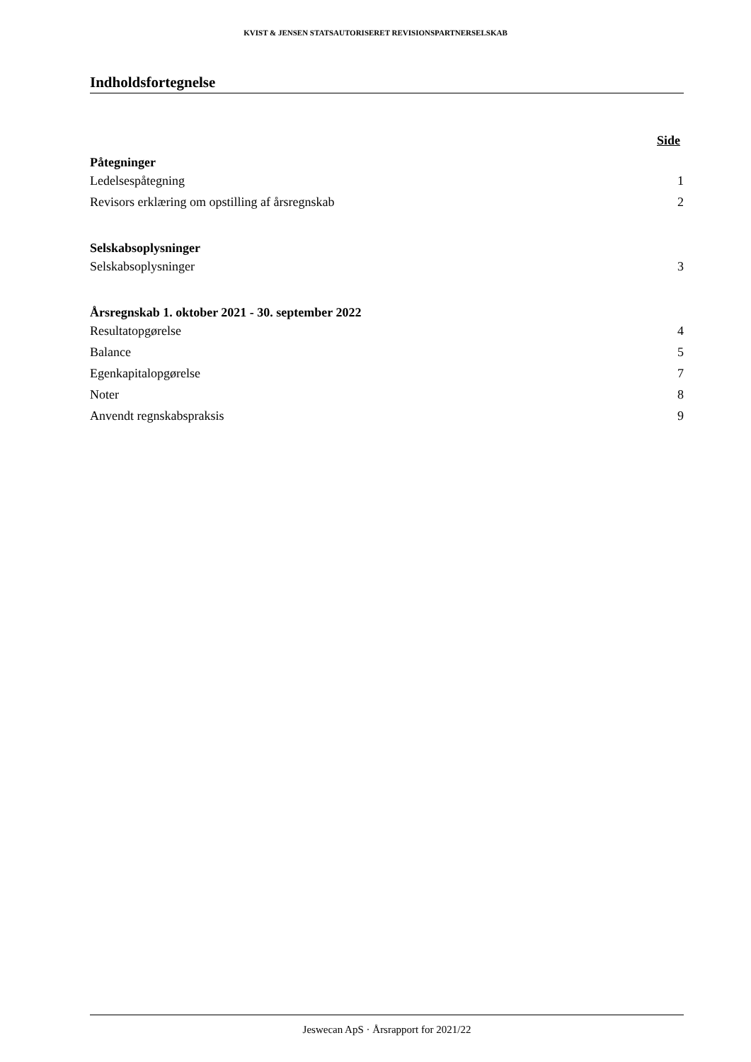KVIST & JENSEN STATSAUTORISERET REVISIONSPARTNERSELSKAB
Indholdsfortegnelse
Side
Påtegninger
Ledelsespåtegning 1
Revisors erklæring om opstilling af årsregnskab 2
Selskabsoplysninger
Selskabsoplysninger 3
Årsregnskab 1. oktober 2021 - 30. september 2022
Resultatopgørelse 4
Balance 5
Egenkapitalopgørelse 7
Noter 8
Anvendt regnskabspraksis 9
Jeswecan ApS · Årsrapport for 2021/22